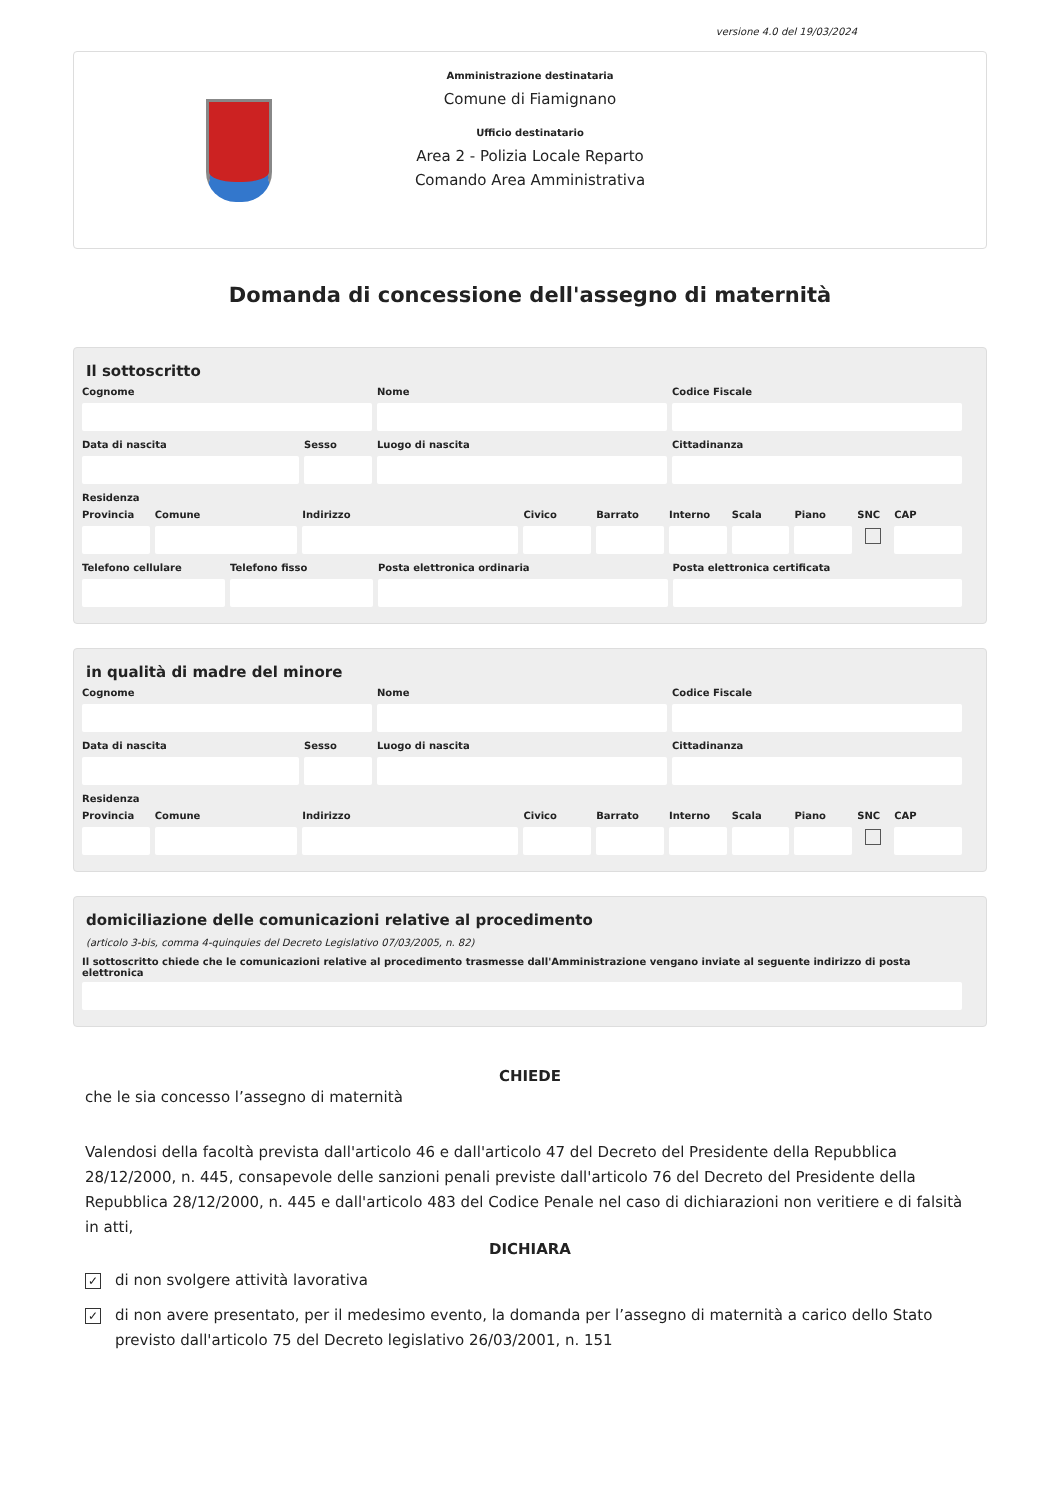versione 4.0 del 19/03/2024
Amministrazione destinataria
Comune di Fiamignano
Ufficio destinatario
Area 2 - Polizia Locale Reparto
Comando Area Amministrativa
Domanda di concessione dell'assegno di maternità
Il sottoscritto
Cognome Nome Codice Fiscale
Data di nascita Sesso Luogo di nascita Cittadinanza
Residenza
Provincia Comune Indirizzo Civico Barrato Interno Scala Piano SNC CAP
Telefono cellulare Telefono fisso Posta elettronica ordinaria Posta elettronica certificata
in qualità di madre del minore
Cognome Nome Codice Fiscale
Data di nascita Sesso Luogo di nascita Cittadinanza
Residenza
Provincia Comune Indirizzo Civico Barrato Interno Scala Piano SNC CAP
domiciliazione delle comunicazioni relative al procedimento
(articolo 3-bis, comma 4-quinquies del Decreto Legislativo 07/03/2005, n. 82)
Il sottoscritto chiede che le comunicazioni relative al procedimento trasmesse dall'Amministrazione vengano inviate al seguente indirizzo di posta elettronica
CHIEDE
che le sia concesso l’assegno di maternità
Valendosi della facoltà prevista dall'articolo 46 e dall'articolo 47 del Decreto del Presidente della Repubblica 28/12/2000, n. 445, consapevole delle sanzioni penali previste dall'articolo 76 del Decreto del Presidente della Repubblica 28/12/2000, n. 445 e dall'articolo 483 del Codice Penale nel caso di dichiarazioni non veritiere e di falsità in atti,
DICHIARA
✓
di non svolgere attività lavorativa
✓
di non avere presentato, per il medesimo evento, la domanda per l’assegno di maternità a carico dello Stato previsto dall'articolo 75 del Decreto legislativo 26/03/2001, n. 151